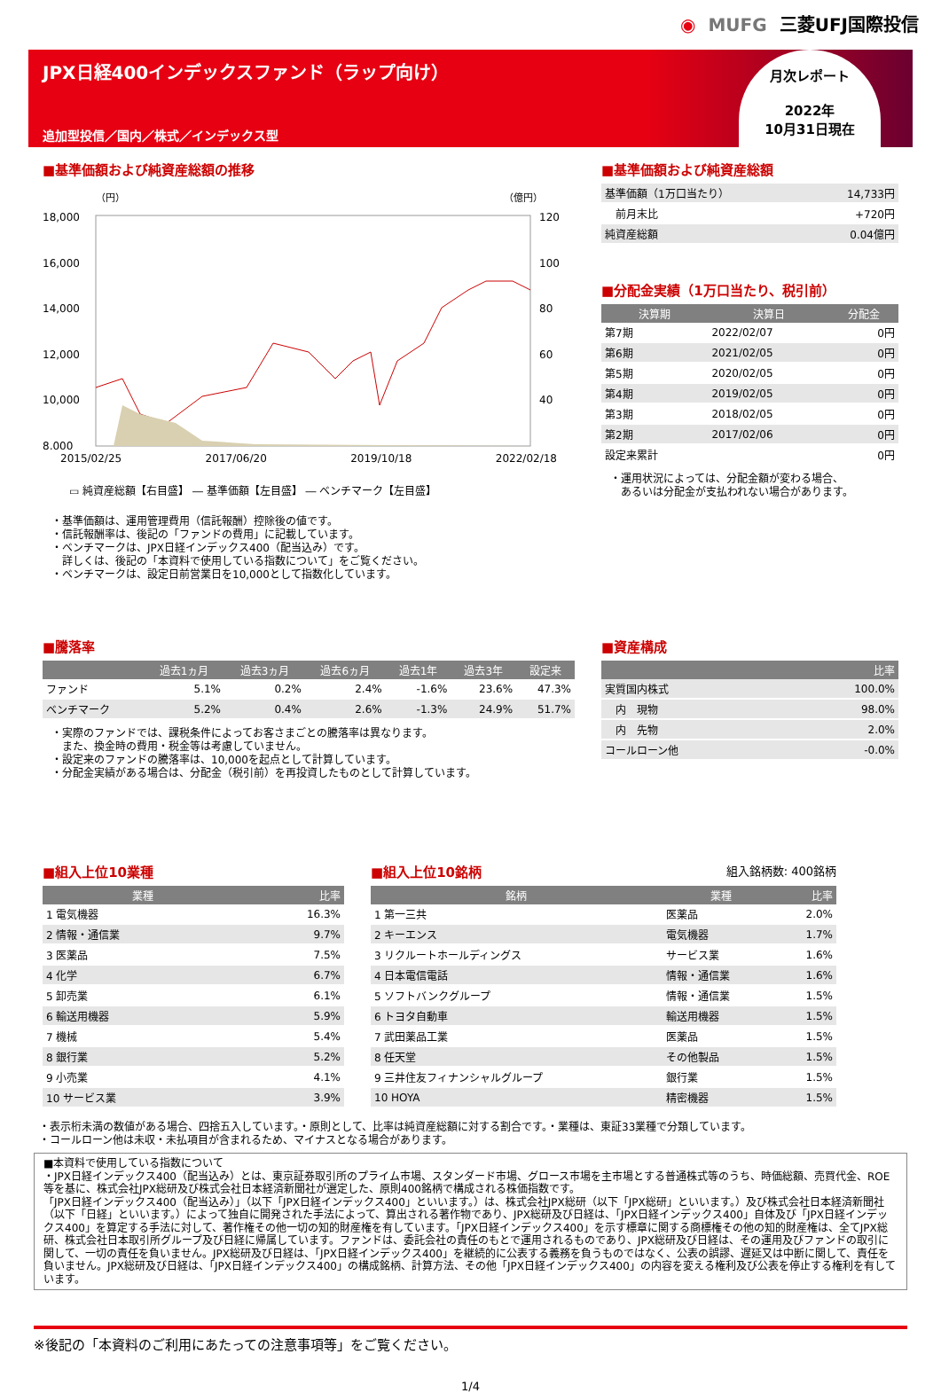◉ MUFG 三菱UFJ国際投信
JPX日経400インデックスファンド（ラップ向け）
追加型投信／国内／株式／インデックス型
月次レポート
2022年
10月31日現在
■基準価額および純資産総額の推移
（円）
（億円）
18,000
16,000
14,000
12,000
10,000
8,000
120
100
80
60
40
2015/02/25 2017/06/20 2019/10/18 2022/02/18
▭ 純資産総額【右目盛】 ― 基準価額【左目盛】 ― ベンチマーク【左目盛】
・基準価額は、運用管理費用（信託報酬）控除後の値です。
・信託報酬率は、後記の「ファンドの費用」に記載しています。
・ベンチマークは、JPX日経インデックス400（配当込み）です。
　詳しくは、後記の「本資料で使用している指数について」をご覧ください。
・ベンチマークは、設定日前営業日を10,000として指数化しています。
■基準価額および純資産総額
| 基準価額（1万口当たり） | 14,733円 |
| 前月末比 | +720円 |
| 純資産総額 | 0.04億円 |
■分配金実績（1万口当たり、税引前）
| 決算期 | 決算日 | 分配金 |
| --- | --- | --- |
| 第7期 | 2022/02/07 | 0円 |
| 第6期 | 2021/02/05 | 0円 |
| 第5期 | 2020/02/05 | 0円 |
| 第4期 | 2019/02/05 | 0円 |
| 第3期 | 2018/02/05 | 0円 |
| 第2期 | 2017/02/06 | 0円 |
| 設定来累計 | | 0円 |
・運用状況によっては、分配金額が変わる場合、
　あるいは分配金が支払われない場合があります。
■騰落率
| | 過去1ヵ月 | 過去3ヵ月 | 過去6ヵ月 | 過去1年 | 過去3年 | 設定来 |
| --- | --- | --- | --- | --- | --- | --- |
| ファンド | 5.1% | 0.2% | 2.4% | -1.6% | 23.6% | 47.3% |
| ベンチマーク | 5.2% | 0.4% | 2.6% | -1.3% | 24.9% | 51.7% |
・実際のファンドでは、課税条件によってお客さまごとの騰落率は異なります。
　また、換金時の費用・税金等は考慮していません。
・設定来のファンドの騰落率は、10,000を起点として計算しています。
・分配金実績がある場合は、分配金（税引前）を再投資したものとして計算しています。
■資産構成
| | 比率 |
| --- | --- |
| 実質国内株式 | 100.0% |
| 内 現物 | 98.0% |
| 内 先物 | 2.0% |
| コールローン他 | -0.0% |
■組入上位10業種
| 業種 | 比率 |
| --- | --- |
| 1 電気機器 | 16.3% |
| 2 情報・通信業 | 9.7% |
| 3 医薬品 | 7.5% |
| 4 化学 | 6.7% |
| 5 卸売業 | 6.1% |
| 6 輸送用機器 | 5.9% |
| 7 機械 | 5.4% |
| 8 銀行業 | 5.2% |
| 9 小売業 | 4.1% |
| 10 サービス業 | 3.9% |
■組入上位10銘柄 組入銘柄数: 400銘柄
| 銘柄 | 業種 | 比率 |
| --- | --- | --- |
| 1 第一三共 | 医薬品 | 2.0% |
| 2 キーエンス | 電気機器 | 1.7% |
| 3 リクルートホールディングス | サービス業 | 1.6% |
| 4 日本電信電話 | 情報・通信業 | 1.6% |
| 5 ソフトバンクグループ | 情報・通信業 | 1.5% |
| 6 トヨタ自動車 | 輸送用機器 | 1.5% |
| 7 武田薬品工業 | 医薬品 | 1.5% |
| 8 任天堂 | その他製品 | 1.5% |
| 9 三井住友フィナンシャルグループ | 銀行業 | 1.5% |
| 10 HOYA | 精密機器 | 1.5% |
・表示桁未満の数値がある場合、四捨五入しています。・原則として、比率は純資産総額に対する割合です。・業種は、東証33業種で分類しています。
・コールローン他は未収・未払項目が含まれるため、マイナスとなる場合があります。
■本資料で使用している指数について
・JPX日経インデックス400（配当込み）とは、東京証券取引所のプライム市場、スタンダード市場、グロース市場を主市場とする普通株式等のうち、時価総額、売買代金、ROE等を基に、株式会社JPX総研及び株式会社日本経済新聞社が選定した、原則400銘柄で構成される株価指数です。
「JPX日経インデックス400（配当込み）」（以下「JPX日経インデックス400」といいます。）は、株式会社JPX総研（以下「JPX総研」といいます。）及び株式会社日本経済新聞社（以下「日経」といいます。）によって独自に開発された手法によって、算出される著作物であり、JPX総研及び日経は、「JPX日経インデックス400」自体及び「JPX日経インデックス400」を算定する手法に対して、著作権その他一切の知的財産権を有しています。「JPX日経インデックス400」を示す標章に関する商標権その他の知的財産権は、全てJPX総研、株式会社日本取引所グループ及び日経に帰属しています。ファンドは、委託会社の責任のもとで運用されるものであり、JPX総研及び日経は、その運用及びファンドの取引に関して、一切の責任を負いません。JPX総研及び日経は、「JPX日経インデックス400」を継続的に公表する義務を負うものではなく、公表の誤謬、遅延又は中断に関して、責任を負いません。JPX総研及び日経は、「JPX日経インデックス400」の構成銘柄、計算方法、その他「JPX日経インデックス400」の内容を変える権利及び公表を停止する権利を有しています。
※後記の「本資料のご利用にあたっての注意事項等」をご覧ください。
1/4